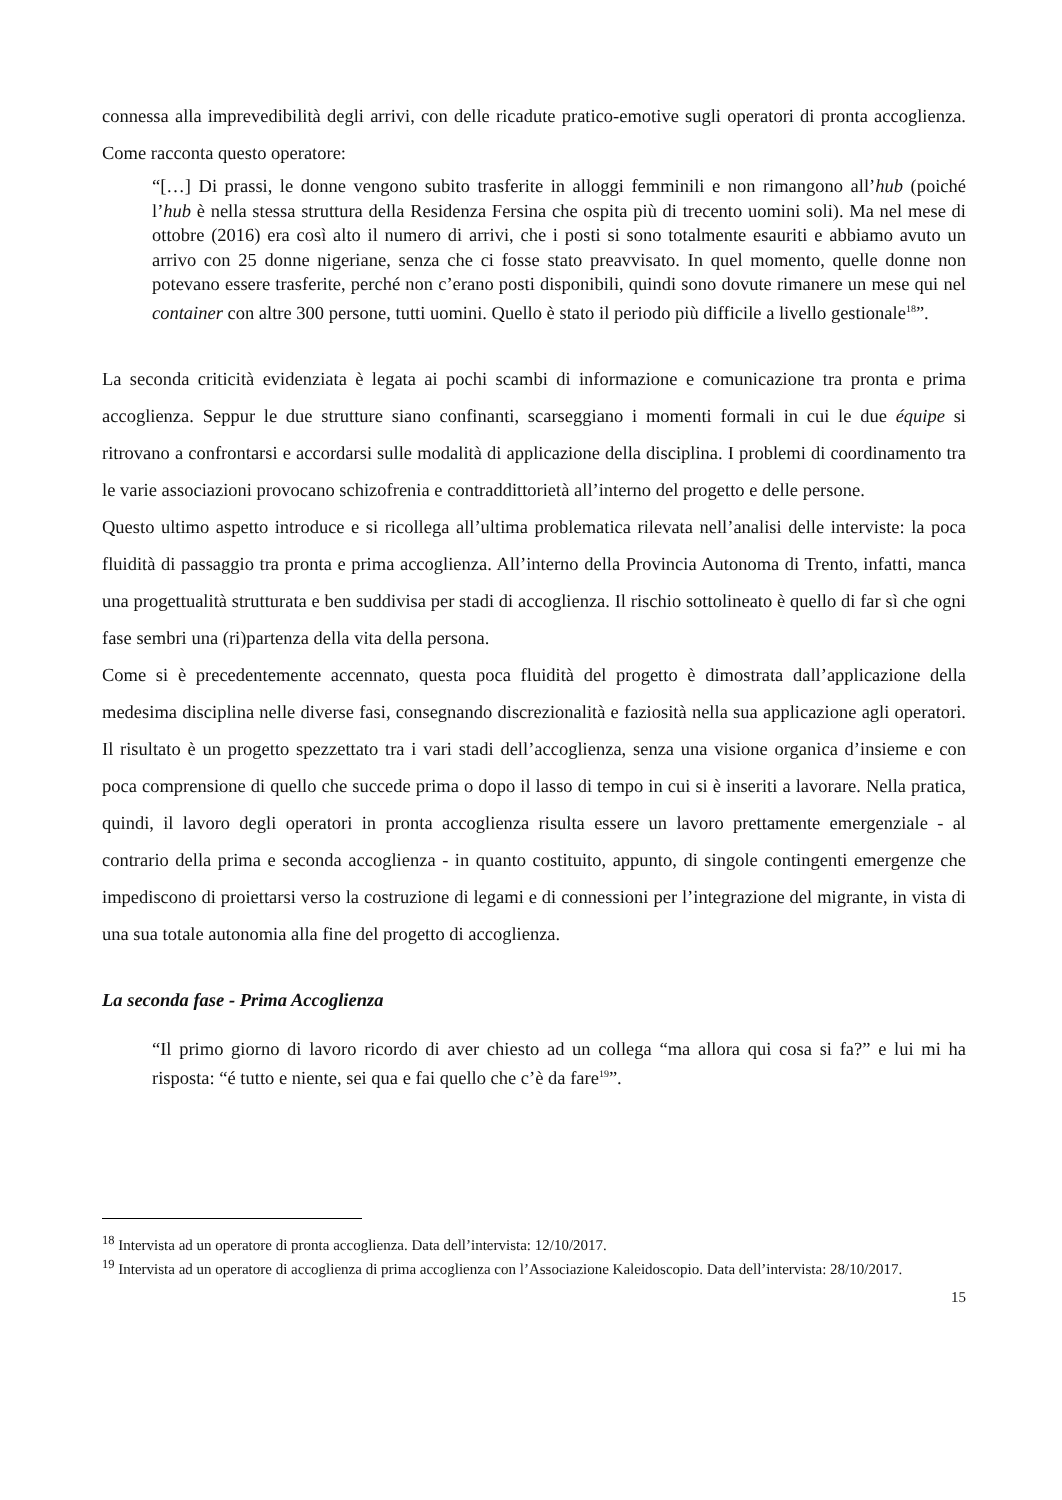connessa alla imprevedibilità degli arrivi, con delle ricadute pratico-emotive sugli operatori di pronta accoglienza. Come racconta questo operatore:
“[…] Di prassi, le donne vengono subito trasferite in alloggi femminili e non rimangono all’hub (poiché l’hub è nella stessa struttura della Residenza Fersina che ospita più di trecento uomini soli). Ma nel mese di ottobre (2016) era così alto il numero di arrivi, che i posti si sono totalmente esauriti e abbiamo avuto un arrivo con 25 donne nigeriane, senza che ci fosse stato preavvisato. In quel momento, quelle donne non potevano essere trasferite, perché non c’erano posti disponibili, quindi sono dovute rimanere un mese qui nel container con altre 300 persone, tutti uomini. Quello è stato il periodo più difficile a livello gestionale<sup>18</sup>”.
La seconda criticità evidenziata è legata ai pochi scambi di informazione e comunicazione tra pronta e prima accoglienza. Seppur le due strutture siano confinanti, scarseggiano i momenti formali in cui le due équipe si ritrovano a confrontarsi e accordarsi sulle modalità di applicazione della disciplina. I problemi di coordinamento tra le varie associazioni provocano schizofrenia e contraddittorietà all’interno del progetto e delle persone.
Questo ultimo aspetto introduce e si ricollega all’ultima problematica rilevata nell’analisi delle interviste: la poca fluidità di passaggio tra pronta e prima accoglienza. All’interno della Provincia Autonoma di Trento, infatti, manca una progettualità strutturata e ben suddivisa per stadi di accoglienza. Il rischio sottolineato è quello di far sì che ogni fase sembri una (ri)partenza della vita della persona.
Come si è precedentemente accennato, questa poca fluidità del progetto è dimostrata dall’applicazione della medesima disciplina nelle diverse fasi, consegnando discrezionalità e faziosità nella sua applicazione agli operatori. Il risultato è un progetto spezzettato tra i vari stadi dell’accoglienza, senza una visione organica d’insieme e con poca comprensione di quello che succede prima o dopo il lasso di tempo in cui si è inseriti a lavorare. Nella pratica, quindi, il lavoro degli operatori in pronta accoglienza risulta essere un lavoro prettamente emergenziale - al contrario della prima e seconda accoglienza - in quanto costituito, appunto, di singole contingenti emergenze che impediscono di proiettarsi verso la costruzione di legami e di connessioni per l’integrazione del migrante, in vista di una sua totale autonomia alla fine del progetto di accoglienza.
La seconda fase - Prima Accoglienza
“Il primo giorno di lavoro ricordo di aver chiesto ad un collega “ma allora qui cosa si fa?” e lui mi ha risposta: “é tutto e niente, sei qua e fai quello che c’è da fare<sup>19</sup>”.
<sup>18</sup> Intervista ad un operatore di pronta accoglienza. Data dell’intervista: 12/10/2017.
<sup>19</sup> Intervista ad un operatore di accoglienza di prima accoglienza con l’Associazione Kaleidoscopio. Data dell’intervista: 28/10/2017.
15